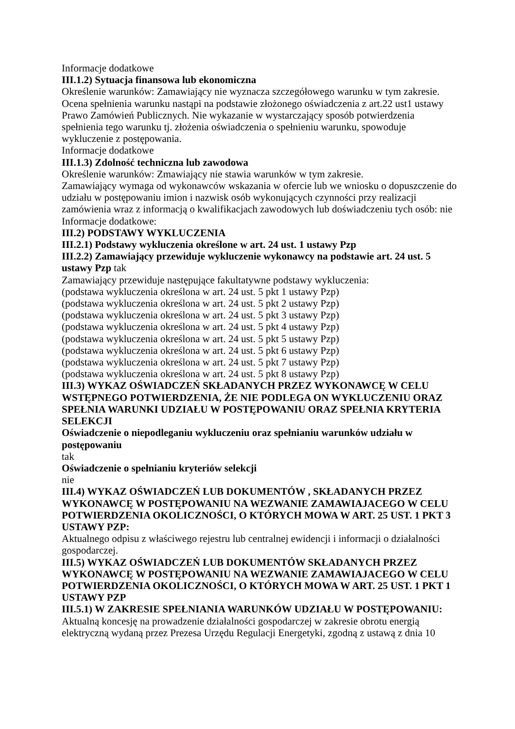Informacje dodatkowe
III.1.2) Sytuacja finansowa lub ekonomiczna
Określenie warunków: Zamawiający nie wyznacza szczegółowego warunku w tym zakresie. Ocena spełnienia warunku nastąpi na podstawie złożonego oświadczenia z art.22 ust1 ustawy Prawo Zamówień Publicznych. Nie wykazanie w wystarczający sposób potwierdzenia spełnienia tego warunku tj. złożenia oświadczenia o spełnieniu warunku, spowoduje wykluczenie z postępowania.
Informacje dodatkowe
III.1.3) Zdolność techniczna lub zawodowa
Określenie warunków: Zmawiający nie stawia warunków w tym zakresie.
Zamawiający wymaga od wykonawców wskazania w ofercie lub we wniosku o dopuszczenie do udziału w postępowaniu imion i nazwisk osób wykonujących czynności przy realizacji zamówienia wraz z informacją o kwalifikacjach zawodowych lub doświadczeniu tych osób: nie
Informacje dodatkowe:
III.2) PODSTAWY WYKLUCZENIA
III.2.1) Podstawy wykluczenia określone w art. 24 ust. 1 ustawy Pzp
III.2.2) Zamawiający przewiduje wykluczenie wykonawcy na podstawie art. 24 ust. 5 ustawy Pzp tak
Zamawiający przewiduje następujące fakultatywne podstawy wykluczenia:
(podstawa wykluczenia określona w art. 24 ust. 5 pkt 1 ustawy Pzp)
(podstawa wykluczenia określona w art. 24 ust. 5 pkt 2 ustawy Pzp)
(podstawa wykluczenia określona w art. 24 ust. 5 pkt 3 ustawy Pzp)
(podstawa wykluczenia określona w art. 24 ust. 5 pkt 4 ustawy Pzp)
(podstawa wykluczenia określona w art. 24 ust. 5 pkt 5 ustawy Pzp)
(podstawa wykluczenia określona w art. 24 ust. 5 pkt 6 ustawy Pzp)
(podstawa wykluczenia określona w art. 24 ust. 5 pkt 7 ustawy Pzp)
(podstawa wykluczenia określona w art. 24 ust. 5 pkt 8 ustawy Pzp)
III.3) WYKAZ OŚWIADCZEŃ SKŁADANYCH PRZEZ WYKONAWCĘ W CELU WSTĘPNEGO POTWIERDZENIA, ŻE NIE PODLEGA ON WYKLUCZENIU ORAZ SPEŁNIA WARUNKI UDZIAŁU W POSTĘPOWANIU ORAZ SPEŁNIA KRYTERIA SELEKCJI
Oświadczenie o niepodleganiu wykluczeniu oraz spełnianiu warunków udziału w postępowaniu
tak
Oświadczenie o spełnianiu kryteriów selekcji
nie
III.4) WYKAZ OŚWIADCZEŃ LUB DOKUMENTÓW , SKŁADANYCH PRZEZ WYKONAWCĘ W POSTĘPOWANIU NA WEZWANIE ZAMAWIAJACEGO W CELU POTWIERDZENIA OKOLICZNOŚCI, O KTÓRYCH MOWA W ART. 25 UST. 1 PKT 3 USTAWY PZP:
Aktualnego odpisu z właściwego rejestru lub centralnej ewidencji i informacji o działalności gospodarczej.
III.5) WYKAZ OŚWIADCZEŃ LUB DOKUMENTÓW SKŁADANYCH PRZEZ WYKONAWCĘ W POSTĘPOWANIU NA WEZWANIE ZAMAWIAJACEGO W CELU POTWIERDZENIA OKOLICZNOŚCI, O KTÓRYCH MOWA W ART. 25 UST. 1 PKT 1 USTAWY PZP
III.5.1) W ZAKRESIE SPEŁNIANIA WARUNKÓW UDZIAŁU W POSTĘPOWANIU:
Aktualną koncesję na prowadzenie działalności gospodarczej w zakresie obrotu energią elektryczną wydaną przez Prezesa Urzędu Regulacji Energetyki, zgodną z ustawą z dnia 10